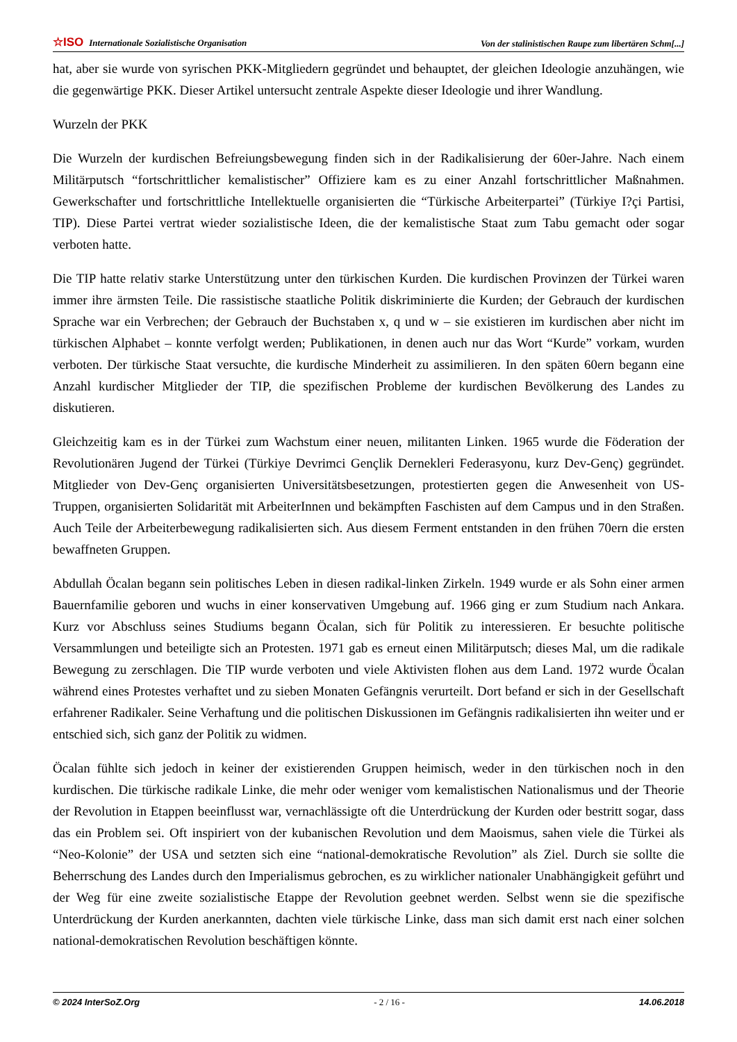☆ISO Internationale Sozialistische Organisation Von der stalinistischen Raupe zum libertären Schm[...]
hat, aber sie wurde von syrischen PKK-Mitgliedern gegründet und behauptet, der gleichen Ideologie anzuhängen, wie die gegenwärtige PKK. Dieser Artikel untersucht zentrale Aspekte dieser Ideologie und ihrer Wandlung.
Wurzeln der PKK
Die Wurzeln der kurdischen Befreiungsbewegung finden sich in der Radikalisierung der 60er-Jahre. Nach einem Militärputsch “fortschrittlicher kemalistischer” Offiziere kam es zu einer Anzahl fortschrittlicher Maßnahmen. Gewerkschafter und fortschrittliche Intellektuelle organisierten die “Türkische Arbeiterpartei” (Türkiye I?çi Partisi, TIP). Diese Partei vertrat wieder sozialistische Ideen, die der kemalistische Staat zum Tabu gemacht oder sogar verboten hatte.
Die TIP hatte relativ starke Unterstützung unter den türkischen Kurden. Die kurdischen Provinzen der Türkei waren immer ihre ärmsten Teile. Die rassistische staatliche Politik diskriminierte die Kurden; der Gebrauch der kurdischen Sprache war ein Verbrechen; der Gebrauch der Buchstaben x, q und w – sie existieren im kurdischen aber nicht im türkischen Alphabet – konnte verfolgt werden; Publikationen, in denen auch nur das Wort “Kurde” vorkam, wurden verboten. Der türkische Staat versuchte, die kurdische Minderheit zu assimilieren. In den späten 60ern begann eine Anzahl kurdischer Mitglieder der TIP, die spezifischen Probleme der kurdischen Bevölkerung des Landes zu diskutieren.
Gleichzeitig kam es in der Türkei zum Wachstum einer neuen, militanten Linken. 1965 wurde die Föderation der Revolutionären Jugend der Türkei (Türkiye Devrimci Gençlik Dernekleri Federasyonu, kurz Dev-Genç) gegründet. Mitglieder von Dev-Genç organisierten Universitätsbesetzungen, protestierten gegen die Anwesenheit von US-Truppen, organisierten Solidarität mit ArbeiterInnen und bekämpften Faschisten auf dem Campus und in den Straßen. Auch Teile der Arbeiterbewegung radikalisierten sich. Aus diesem Ferment entstanden in den frühen 70ern die ersten bewaffneten Gruppen.
Abdullah Öcalan begann sein politisches Leben in diesen radikal-linken Zirkeln. 1949 wurde er als Sohn einer armen Bauernfamilie geboren und wuchs in einer konservativen Umgebung auf. 1966 ging er zum Studium nach Ankara. Kurz vor Abschluss seines Studiums begann Öcalan, sich für Politik zu interessieren. Er besuchte politische Versammlungen und beteiligte sich an Protesten. 1971 gab es erneut einen Militärputsch; dieses Mal, um die radikale Bewegung zu zerschlagen. Die TIP wurde verboten und viele Aktivisten flohen aus dem Land. 1972 wurde Öcalan während eines Protestes verhaftet und zu sieben Monaten Gefängnis verurteilt. Dort befand er sich in der Gesellschaft erfahrener Radikaler. Seine Verhaftung und die politischen Diskussionen im Gefängnis radikalisierten ihn weiter und er entschied sich, sich ganz der Politik zu widmen.
Öcalan fühlte sich jedoch in keiner der existierenden Gruppen heimisch, weder in den türkischen noch in den kurdischen. Die türkische radikale Linke, die mehr oder weniger vom kemalistischen Nationalismus und der Theorie der Revolution in Etappen beeinflusst war, vernachlässigte oft die Unterdrückung der Kurden oder bestritt sogar, dass das ein Problem sei. Oft inspiriert von der kubanischen Revolution und dem Maoismus, sahen viele die Türkei als “Neo-Kolonie” der USA und setzten sich eine “national-demokratische Revolution” als Ziel. Durch sie sollte die Beherrschung des Landes durch den Imperialismus gebrochen, es zu wirklicher nationaler Unabhängigkeit geführt und der Weg für eine zweite sozialistische Etappe der Revolution geebnet werden. Selbst wenn sie die spezifische Unterdrückung der Kurden anerkannten, dachten viele türkische Linke, dass man sich damit erst nach einer solchen national-demokratischen Revolution beschäftigen könnte.
© 2024 InterSoZ.Org - 2 / 16 - 14.06.2018